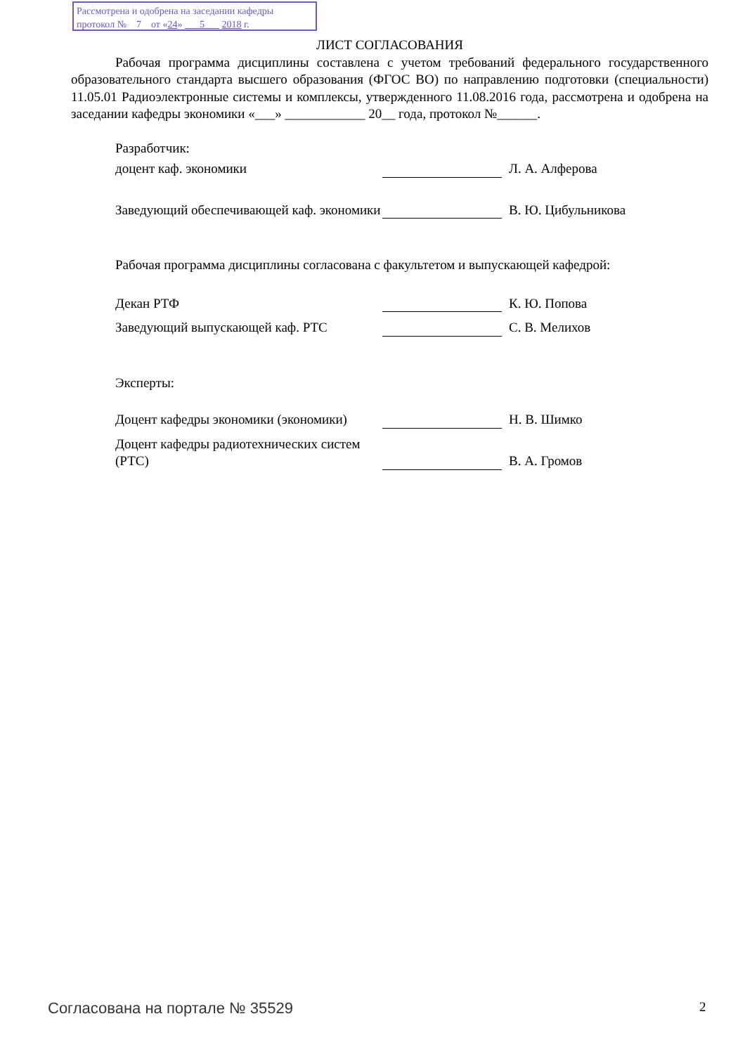Рассмотрена и одобрена на заседании кафедры
протокол № 7 от «24» 5 2018 г.
ЛИСТ СОГЛАСОВАНИЯ
Рабочая программа дисциплины составлена с учетом требований федерального государственного образовательного стандарта высшего образования (ФГОС ВО) по направлению подготовки (специальности) 11.05.01 Радиоэлектронные системы и комплексы, утвержденного 11.08.2016 года, рассмотрена и одобрена на заседании кафедры экономики «___» ____________ 20__ года, протокол №______.
Разработчик:
доцент каф. экономики
Л. А. Алферова
Заведующий обеспечивающей каф. экономики
В. Ю. Цибульникова
Рабочая программа дисциплины согласована с факультетом и выпускающей кафедрой:
Декан РТФ
К. Ю. Попова
Заведующий выпускающей каф. РТС
С. В. Мелихов
Эксперты:
Доцент кафедры экономики (экономики)
Н. В. Шимко
Доцент кафедры радиотехнических систем (РТС)
В. А. Громов
Согласована на портале № 35529 2